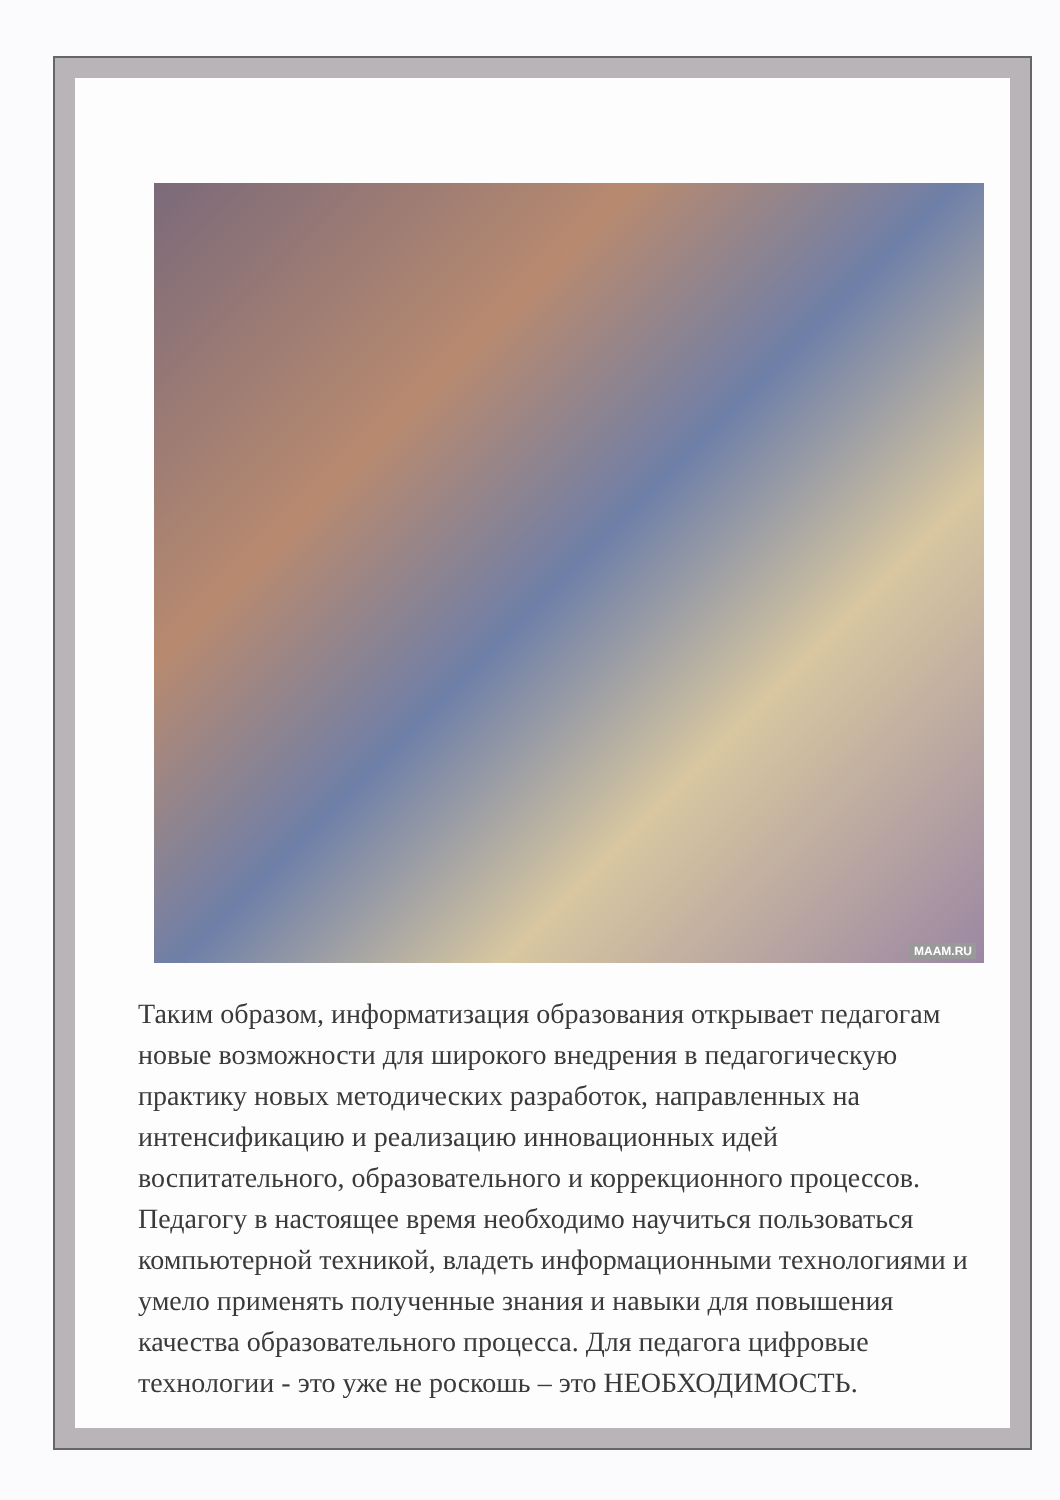MAAM.RU
Таким образом, информатизация образования открывает педагогам новые возможности для широкого внедрения в педагогическую практику новых методических разработок, направленных на интенсификацию и реализацию инновационных идей воспитательного, образовательного и коррекционного процессов. Педагогу в настоящее время необходимо научиться пользоваться компьютерной техникой, владеть информационными технологиями и умело применять полученные знания и навыки для повышения качества образовательного процесса. Для педагога цифровые технологии - это уже не роскошь – это НЕОБХОДИМОСТЬ.